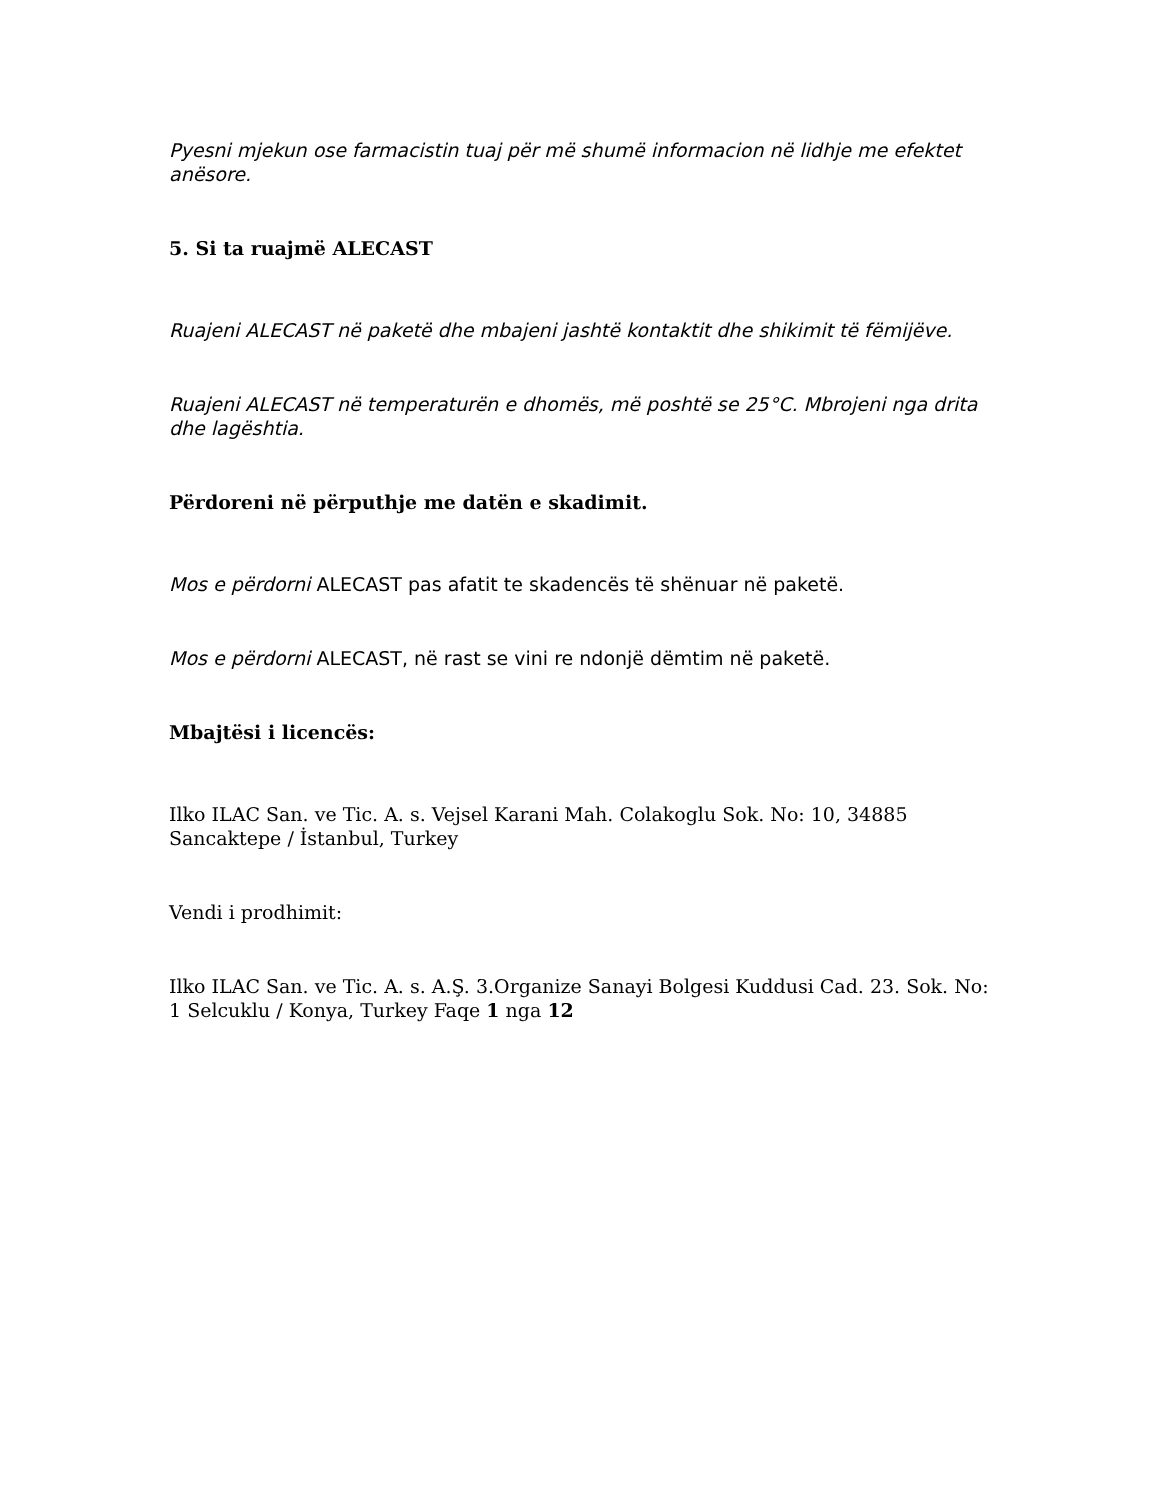Pyesni mjekun ose farmacistin tuaj për më shumë informacion në lidhje me efektet anësore.
5. Si ta ruajmë ALECAST
Ruajeni ALECAST në paketë dhe mbajeni jashtë kontaktit dhe shikimit të fëmijëve.
Ruajeni ALECAST në temperaturën e dhomës, më poshtë se 25°C. Mbrojeni nga drita dhe lagështia.
Përdoreni në përputhje me datën e skadimit.
Mos e përdorni ALECAST pas afatit te skadencës të shënuar në paketë.
Mos e përdorni ALECAST, në rast se vini re ndonjë dëmtim në paketë.
Mbajtësi i licencës:
Ilko ILAC San. ve Tic. A. s. Vejsel Karani Mah. Colakoglu Sok. No: 10, 34885 Sancaktepe / İstanbul, Turkey
Vendi i prodhimit:
Ilko ILAC San. ve Tic. A. s. A.Ş. 3.Organize Sanayi Bolgesi Kuddusi Cad. 23. Sok. No: 1 Selcuklu / Konya, Turkey Faqe 1 nga 12